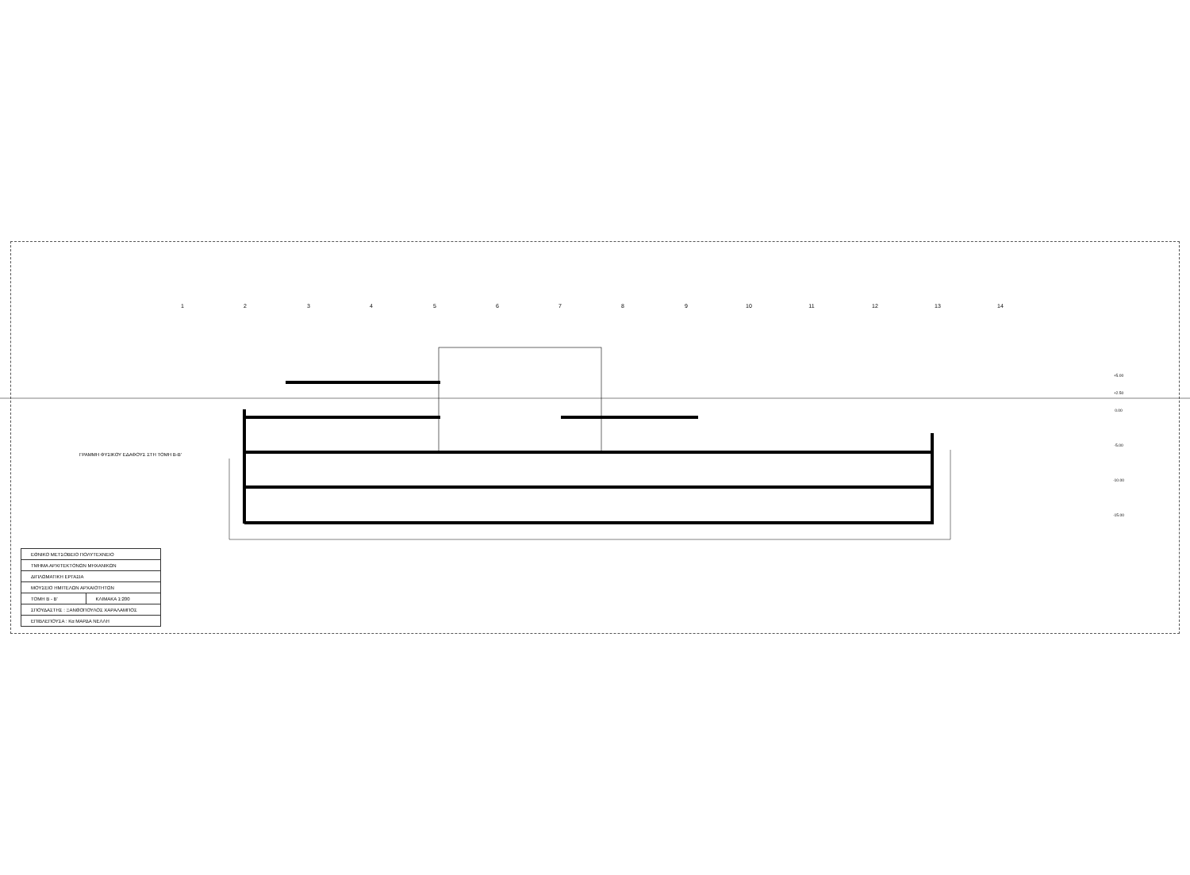1
2
3
4
5
6
7
8
9
10
11
12
13
14
+5.00
+2.50
0.00
-5.00
-10.00
-15.00
ΓΡΑΜΜΗ ΦΥΣΙΚΟΥ ΕΔΑΦΟΥΣ ΣΤΗ ΤΟΜΗ Β-Β'
| ΕΘΝΙΚΟ ΜΕΤΣΟΒΕΙΟ ΠΟΛΥΤΕΧΝΕΙΟ | |
| ΤΜΗΜΑ ΑΡΧΙΤΕΚΤΟΝΩΝ ΜΗΧΑΝΙΚΩΝ | |
| ΔΙΠΛΩΜΑΤΙΚΗ ΕΡΓΑΣΙΑ | |
| ΜΟΥΣΕΙΟ ΗΜΙΤΕΛΩΝ ΑΡΧΑΙΟΤΗΤΩΝ | |
| ΤΟΜΗ Β - Β' | ΚΛΙΜΑΚΑ 1:200 |
| ΣΠΟΥΔΑΣΤΗΣ : ΞΑΝΘΟΠΟΥΛΟΣ ΧΑΡΑΛΑΜΠΟΣ | |
| ΕΠΙΒΛΕΠΟΥΣΑ : Κα ΜΑΡΔΑ ΝΕΛΛΗ | |